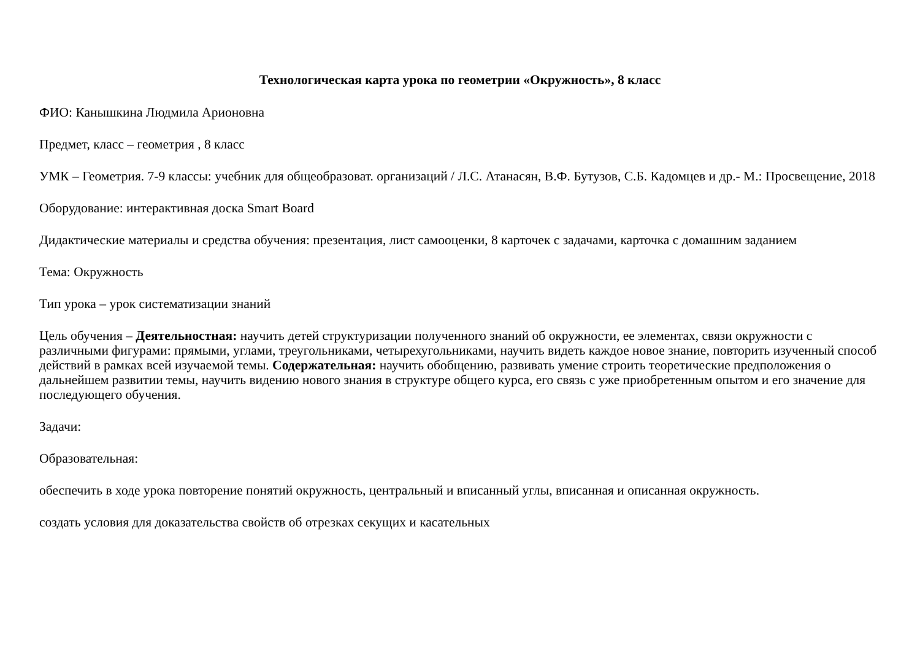Технологическая карта урока по геометрии «Окружность», 8 класс
ФИО: Канышкина Людмила Арионовна
Предмет, класс – геометрия , 8 класс
УМК – Геометрия. 7-9 классы: учебник для общеобразоват. организаций / Л.С. Атанасян, В.Ф. Бутузов, С.Б. Кадомцев и др.- М.: Просвещение, 2018
Оборудование: интерактивная доска Smart Board
Дидактические материалы и средства обучения: презентация, лист самооценки, 8 карточек с задачами, карточка с домашним заданием
Тема: Окружность
Тип урока – урок систематизации знаний
Цель обучения – Деятельностная: научить детей структуризации полученного знаний об окружности, ее элементах, связи окружности с различными фигурами: прямыми, углами, треугольниками, четырехугольниками, научить видеть каждое новое знание, повторить изученный способ действий в рамках всей изучаемой темы. Содержательная: научить обобщению, развивать умение строить теоретические предположения о дальнейшем развитии темы, научить видению нового знания в структуре общего курса, его связь с уже приобретенным опытом и его значение для последующего обучения.
Задачи:
Образовательная:
обеспечить в ходе урока повторение понятий окружность, центральный и вписанный углы, вписанная и описанная окружность.
создать условия для доказательства свойств об отрезках секущих и касательных